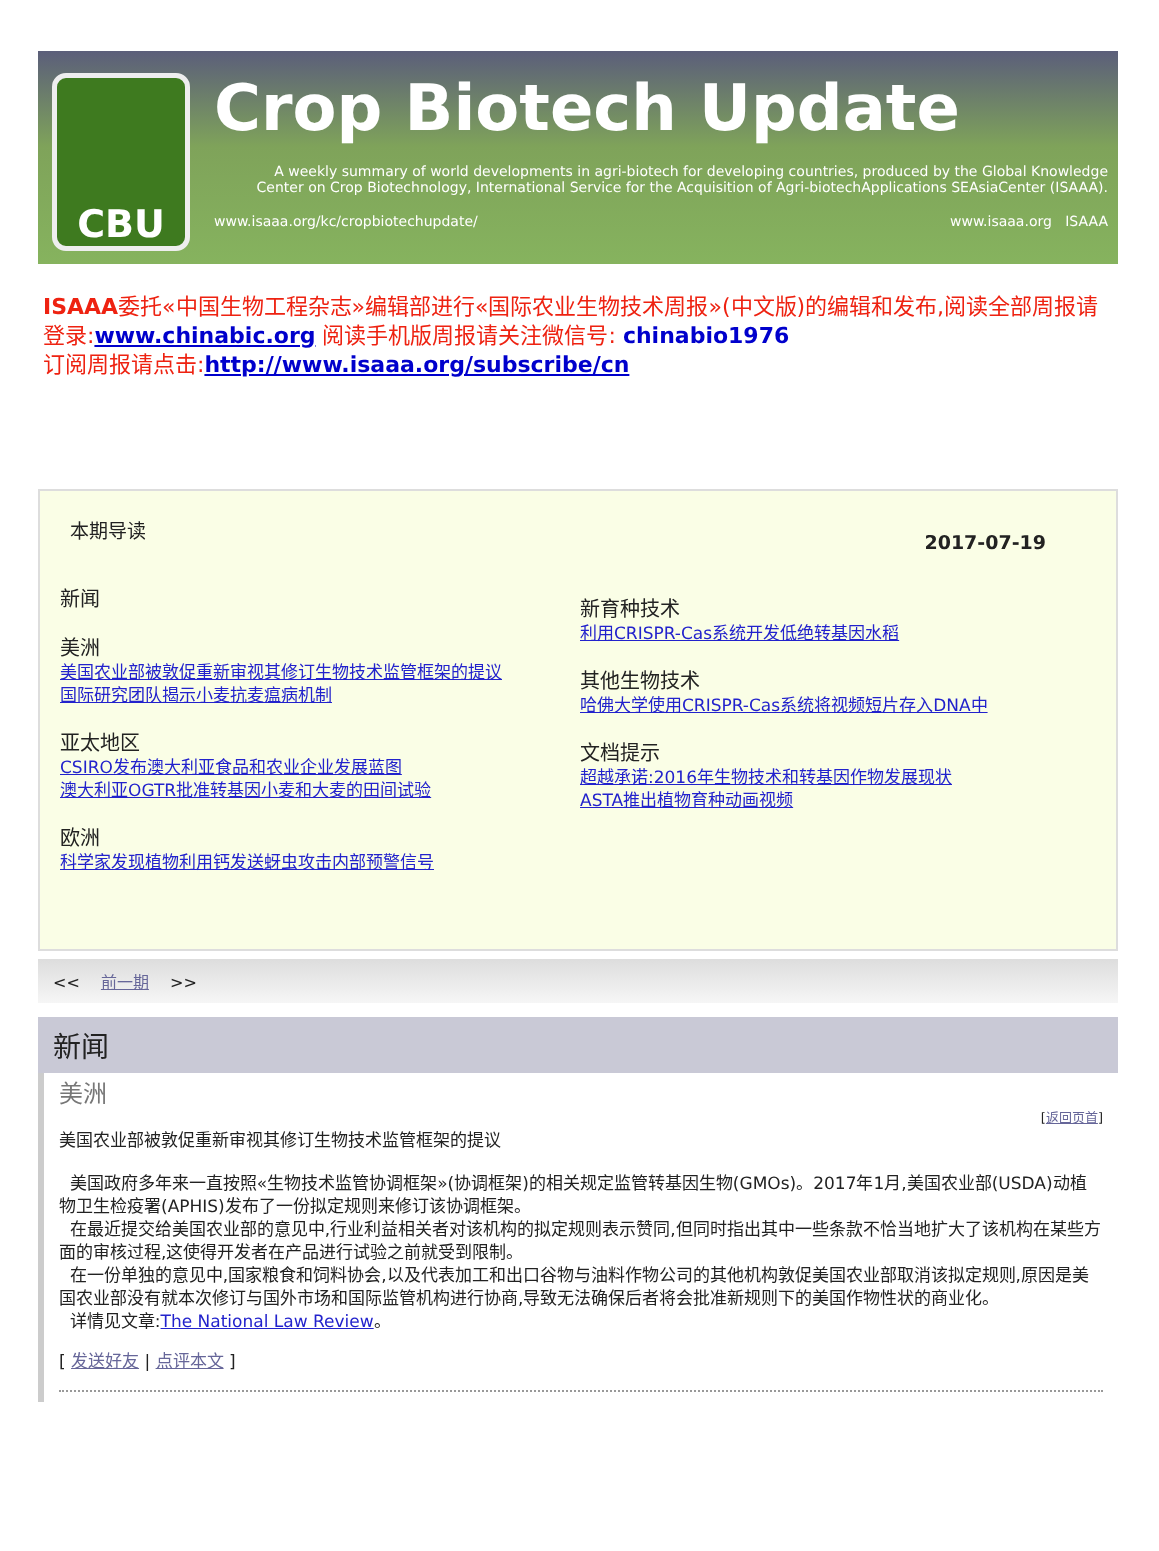CBU
Crop Biotech Update
A weekly summary of world developments in agri-biotech for developing countries, produced by the Global Knowledge Center on Crop Biotechnology, International Service for the Acquisition of Agri-biotechApplications SEAsiaCenter (ISAAA).
www.isaaa.org/kc/cropbiotechupdate/ www.isaaa.org ISAAA
ISAAA委托«中国生物工程杂志»编辑部进行«国际农业生物技术周报»(中文版)的编辑和发布,阅读全部周报请登录:www.chinabic.org 阅读手机版周报请关注微信号: chinabio1976
订阅周报请点击:http://www.isaaa.org/subscribe/cn
本期导读
新闻
美洲
美国农业部被敦促重新审视其修订生物技术监管框架的提议
国际研究团队揭示小麦抗麦瘟病机制
亚太地区
CSIRO发布澳大利亚食品和农业企业发展蓝图
澳大利亚OGTR批准转基因小麦和大麦的田间试验
欧洲
科学家发现植物利用钙发送蚜虫攻击内部预警信号
2017-07-19
新育种技术
利用CRISPR-Cas系统开发低绝转基因水稻
其他生物技术
哈佛大学使用CRISPR-Cas系统将视频短片存入DNA中
文档提示
超越承诺:2016年生物技术和转基因作物发展现状
ASTA推出植物育种动画视频
<< 前一期 >>
新闻
美洲
[返回页首]
美国农业部被敦促重新审视其修订生物技术监管框架的提议
美国政府多年来一直按照«生物技术监管协调框架»(协调框架)的相关规定监管转基因生物(GMOs)。2017年1月,美国农业部(USDA)动植物卫生检疫署(APHIS)发布了一份拟定规则来修订该协调框架。
在最近提交给美国农业部的意见中,行业利益相关者对该机构的拟定规则表示赞同,但同时指出其中一些条款不恰当地扩大了该机构在某些方面的审核过程,这使得开发者在产品进行试验之前就受到限制。
在一份单独的意见中,国家粮食和饲料协会,以及代表加工和出口谷物与油料作物公司的其他机构敦促美国农业部取消该拟定规则,原因是美国农业部没有就本次修订与国外市场和国际监管机构进行协商,导致无法确保后者将会批准新规则下的美国作物性状的商业化。
详情见文章:The National Law Review。
[ 发送好友 | 点评本文 ]